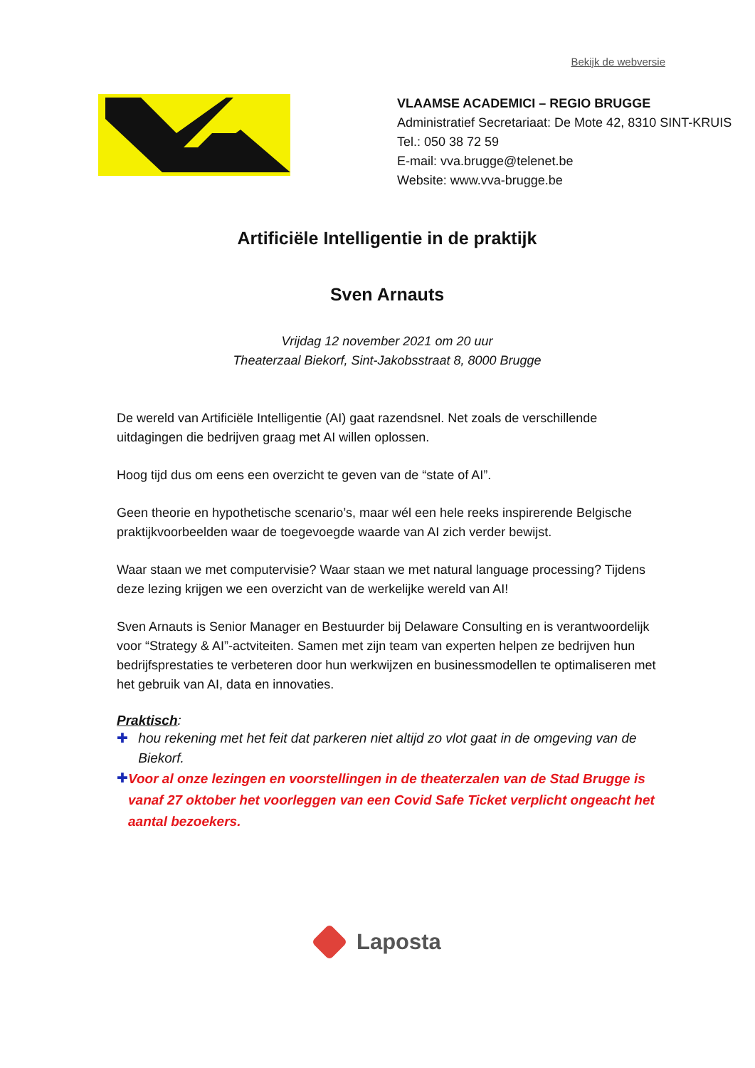Bekijk de webversie
VLAAMSE ACADEMICI – REGIO BRUGGE
Administratief Secretariaat: De Mote 42, 8310 SINT-KRUIS
Tel.: 050 38 72 59
E-mail: vva.brugge@telenet.be
Website: www.vva-brugge.be
Artificiële Intelligentie in de praktijk
Sven Arnauts
Vrijdag 12 november 2021 om 20 uur
Theaterzaal Biekorf, Sint-Jakobsstraat 8, 8000 Brugge
De wereld van Artificiële Intelligentie (AI) gaat razendsnel. Net zoals de verschillende uitdagingen die bedrijven graag met AI willen oplossen.
Hoog tijd dus om eens een overzicht te geven van de “state of AI”.
Geen theorie en hypothetische scenario’s, maar wél een hele reeks inspirerende Belgische praktijkvoorbeelden waar de toegevoegde waarde van AI zich verder bewijst.
Waar staan we met computervisie? Waar staan we met natural language processing? Tijdens deze lezing krijgen we een overzicht van de werkelijke wereld van AI!
Sven Arnauts is Senior Manager en Bestuurder bij Delaware Consulting en is verantwoordelijk voor “Strategy & AI”-actviteiten. Samen met zijn team van experten helpen ze bedrijven hun bedrijfsprestaties te verbeteren door hun werkwijzen en businessmodellen te optimaliseren met het gebruik van AI, data en innovaties.
Praktisch:
✚ hou rekening met het feit dat parkeren niet altijd zo vlot gaat in de omgeving van de Biekorf.
✚ Voor al onze lezingen en voorstellingen in de theaterzalen van de Stad Brugge is vanaf 27 oktober het voorleggen van een Covid Safe Ticket verplicht ongeacht het aantal bezoekers.
Laposta